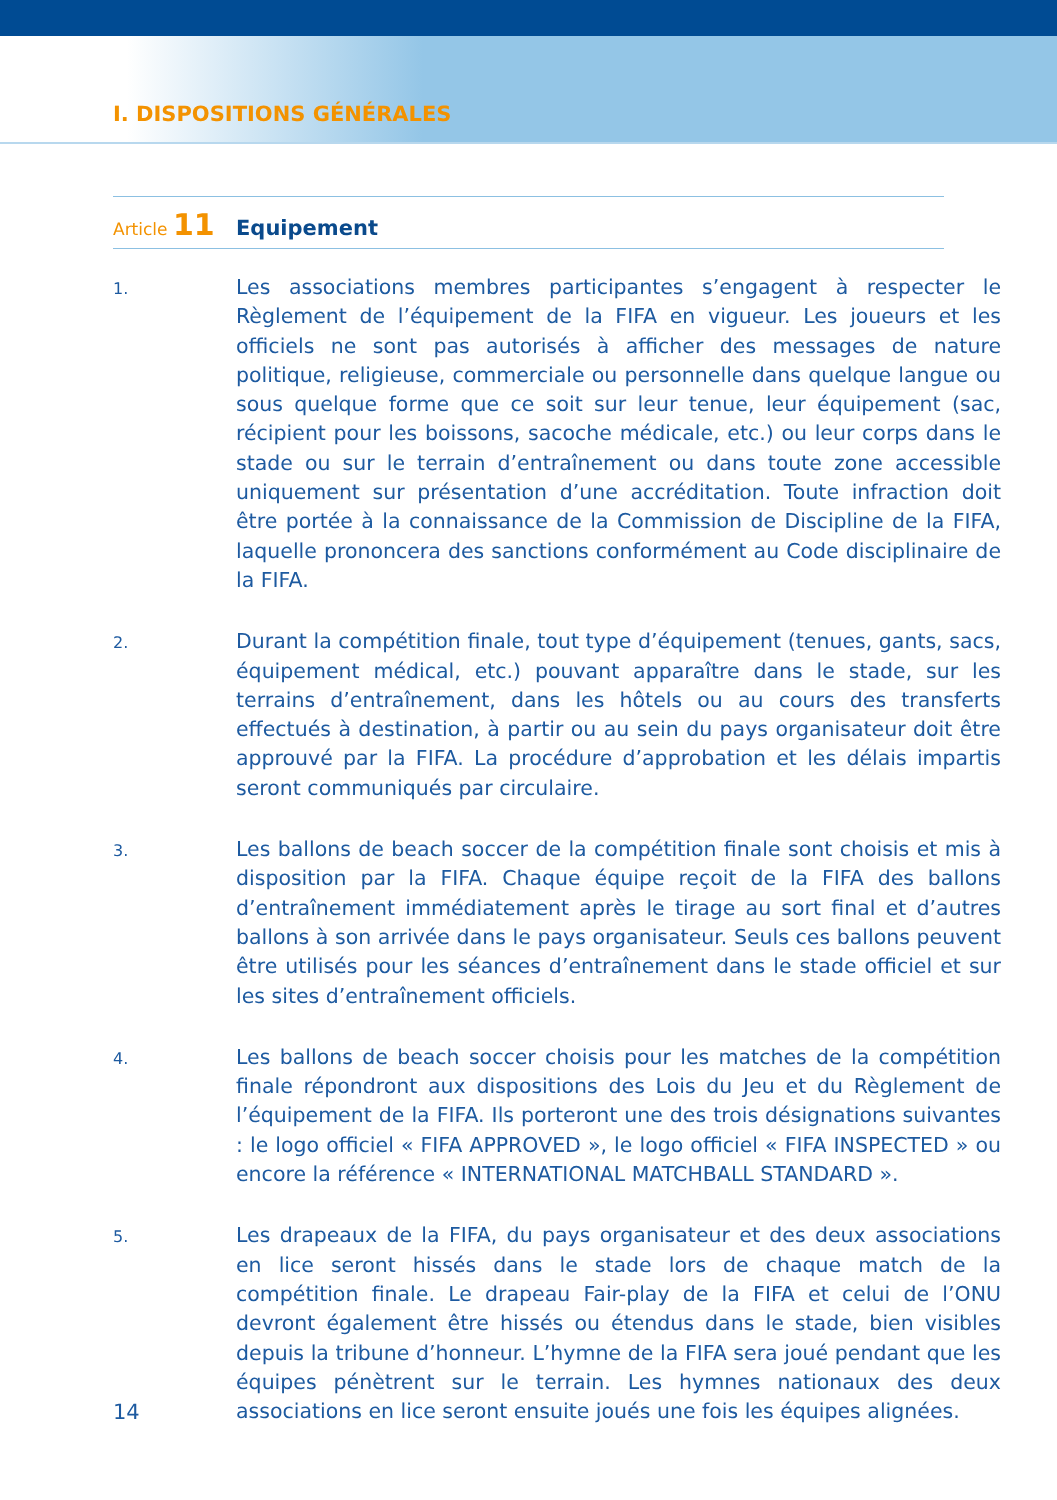I. DISPOSITIONS GÉNÉRALES
Article 11 Equipement
1.
Les associations membres participantes s’engagent à respecter le Règlement de l’équipement de la FIFA en vigueur. Les joueurs et les officiels ne sont pas autorisés à afficher des messages de nature politique, religieuse, commerciale ou personnelle dans quelque langue ou sous quelque forme que ce soit sur leur tenue, leur équipement (sac, récipient pour les boissons, sacoche médicale, etc.) ou leur corps dans le stade ou sur le terrain d’entraînement ou dans toute zone accessible uniquement sur présentation d’une accréditation. Toute infraction doit être portée à la connaissance de la Commission de Discipline de la FIFA, laquelle prononcera des sanctions conformément au Code disciplinaire de la FIFA.
2.
Durant la compétition finale, tout type d’équipement (tenues, gants, sacs, équipement médical, etc.) pouvant apparaître dans le stade, sur les terrains d’entraînement, dans les hôtels ou au cours des transferts effectués à destination, à partir ou au sein du pays organisateur doit être approuvé par la FIFA. La procédure d’approbation et les délais impartis seront communiqués par circulaire.
3.
Les ballons de beach soccer de la compétition finale sont choisis et mis à disposition par la FIFA. Chaque équipe reçoit de la FIFA des ballons d’entraînement immédiatement après le tirage au sort final et d’autres ballons à son arrivée dans le pays organisateur. Seuls ces ballons peuvent être utilisés pour les séances d’entraînement dans le stade officiel et sur les sites d’entraînement officiels.
4.
Les ballons de beach soccer choisis pour les matches de la compétition finale répondront aux dispositions des Lois du Jeu et du Règlement de l’équipement de la FIFA. Ils porteront une des trois désignations suivantes : le logo officiel « FIFA APPROVED », le logo officiel « FIFA INSPECTED » ou encore la référence « INTERNATIONAL MATCHBALL STANDARD ».
5.
Les drapeaux de la FIFA, du pays organisateur et des deux associations en lice seront hissés dans le stade lors de chaque match de la compétition finale. Le drapeau Fair-play de la FIFA et celui de l’ONU devront également être hissés ou étendus dans le stade, bien visibles depuis la tribune d’honneur. L’hymne de la FIFA sera joué pendant que les équipes pénètrent sur le terrain. Les hymnes nationaux des deux associations en lice seront ensuite joués une fois les équipes alignées.
14